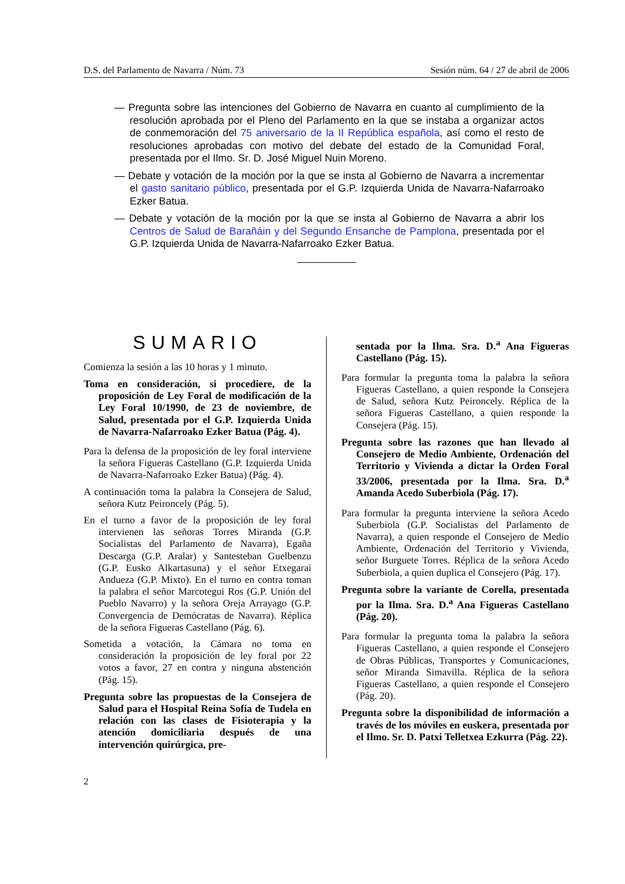D.S. del Parlamento de Navarra / Núm. 73 Sesión núm. 64 / 27 de abril de 2006
— Pregunta sobre las intenciones del Gobierno de Navarra en cuanto al cumplimiento de la resolución aprobada por el Pleno del Parlamento en la que se instaba a organizar actos de conmemoración del 75 aniversario de la II República española, así como el resto de resoluciones aprobadas con motivo del debate del estado de la Comunidad Foral, presentada por el Ilmo. Sr. D. José Miguel Nuin Moreno.
— Debate y votación de la moción por la que se insta al Gobierno de Navarra a incrementar el gasto sanitario público, presentada por el G.P. Izquierda Unida de Navarra-Nafarroako Ezker Batua.
— Debate y votación de la moción por la que se insta al Gobierno de Navarra a abrir los Centros de Salud de Barañáin y del Segundo Ensanche de Pamplona, presentada por el G.P. Izquierda Unida de Navarra-Nafarroako Ezker Batua.
SUMARIO
Comienza la sesión a las 10 horas y 1 minuto.
Toma en consideración, si procediere, de la proposición de Ley Foral de modificación de la Ley Foral 10/1990, de 23 de noviembre, de Salud, presentada por el G.P. Izquierda Unida de Navarra-Nafarroako Ezker Batua (Pág. 4).
Para la defensa de la proposición de ley foral interviene la señora Figueras Castellano (G.P. Izquierda Unida de Navarra-Nafarroako Ezker Batua) (Pág. 4).
A continuación toma la palabra la Consejera de Salud, señora Kutz Peironcely (Pág. 5).
En el turno a favor de la proposición de ley foral intervienen las señoras Torres Miranda (G.P. Socialistas del Parlamento de Navarra), Egaña Descarga (G.P. Aralar) y Santesteban Guelbenzu (G.P. Eusko Alkartasuna) y el señor Etxegarai Andueza (G.P. Mixto). En el turno en contra toman la palabra el señor Marcotegui Ros (G.P. Unión del Pueblo Navarro) y la señora Oreja Arrayago (G.P. Convergencia de Demócratas de Navarra). Réplica de la señora Figueras Castellano (Pág. 6).
Sometida a votación, la Cámara no toma en consideración la proposición de ley foral por 22 votos a favor, 27 en contra y ninguna abstención (Pág. 15).
Pregunta sobre las propuestas de la Consejera de Salud para el Hospital Reina Sofía de Tudela en relación con las clases de Fisioterapia y la atención domiciliaria después de una intervención quirúrgica, pre-
sentada por la Ilma. Sra. D.<sup>a</sup> Ana Figueras Castellano (Pág. 15).
Para formular la pregunta toma la palabra la señora Figueras Castellano, a quien responde la Consejera de Salud, señora Kutz Peironcely. Réplica de la señora Figueras Castellano, a quien responde la Consejera (Pág. 15).
Pregunta sobre las razones que han llevado al Consejero de Medio Ambiente, Ordenación del Territorio y Vivienda a dictar la Orden Foral 33/2006, presentada por la Ilma. Sra. D.<sup>a</sup> Amanda Acedo Suberbiola (Pág. 17).
Para formular la pregunta interviene la señora Acedo Suberbiola (G.P. Socialistas del Parlamento de Navarra), a quien responde el Consejero de Medio Ambiente, Ordenación del Territorio y Vivienda, señor Burguete Torres. Réplica de la señora Acedo Suberbiola, a quien duplica el Consejero (Pág. 17).
Pregunta sobre la variante de Corella, presentada por la Ilma. Sra. D.<sup>a</sup> Ana Figueras Castellano (Pág. 20).
Para formular la pregunta toma la palabra la señora Figueras Castellano, a quien responde el Consejero de Obras Públicas, Transportes y Comunicaciones, señor Miranda Simavilla. Réplica de la señora Figueras Castellano, a quien responde el Consejero (Pág. 20).
Pregunta sobre la disponibilidad de información a través de los móviles en euskera, presentada por el Ilmo. Sr. D. Patxi Telletxea Ezkurra (Pág. 22).
2